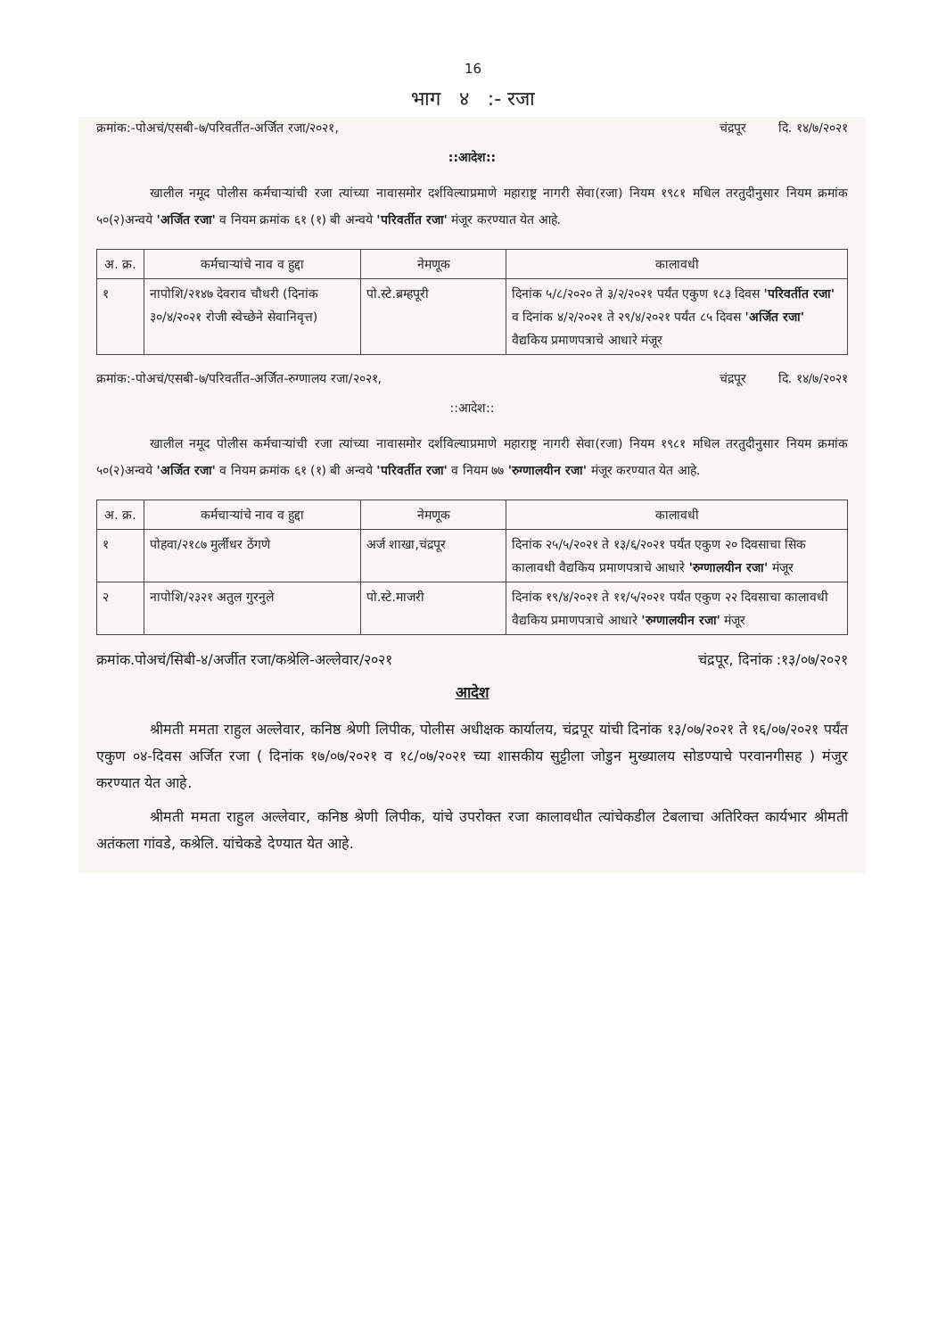16
भाग ४ :- रजा
क्रमांक:-पोअचं/एसबी-७/परिवर्तीत-अर्जित रजा/२०२१, चंद्रपूर दि. १४/७/२०२१
::आदेश::
खालील नमूद पोलीस कर्मचाऱ्यांची रजा त्यांच्या नावासमोर दर्शविल्याप्रमाणे महाराष्ट्र नागरी सेवा(रजा) नियम १९८१ मधिल तरतुदीनुसार नियम क्रमांक ५०(२)अन्वये 'अर्जित रजा' व नियम क्रमांक ६१ (१) बी अन्वये 'परिवर्तीत रजा' मंजूर करण्यात येत आहे.
| अ. क्र. | कर्मचाऱ्यांचे नाव व हुद्दा | नेमणूक | कालावधी |
| --- | --- | --- | --- |
| १ | नापोशि/२१४७ देवराव चौधरी (दिनांक ३०/४/२०२१ रोजी स्वेच्छेने सेवानिवृत्त) | पो.स्टे.ब्रम्हपूरी | दिनांक ५/८/२०२० ते ३/२/२०२१ पर्यंत एकुण १८३ दिवस 'परिवर्तीत रजा' व दिनांक ४/२/२०२१ ते २९/४/२०२१ पर्यंत ८५ दिवस 'अर्जित रजा' वैद्यकिय प्रमाणपत्राचे आधारे मंजूर |
क्रमांक:-पोअचं/एसबी-७/परिवर्तीत-अर्जित-रुग्णालय रजा/२०२१, चंद्रपूर दि. १४/७/२०२१
::आदेश::
खालील नमूद पोलीस कर्मचाऱ्यांची रजा त्यांच्या नावासमोर दर्शविल्याप्रमाणे महाराष्ट्र नागरी सेवा(रजा) नियम १९८१ मधिल तरतुदीनुसार नियम क्रमांक ५०(२)अन्वये 'अर्जित रजा' व नियम क्रमांक ६१ (१) बी अन्वये 'परिवर्तीत रजा' व नियम ७७ 'रुग्णालयीन रजा' मंजूर करण्यात येत आहे.
| अ. क्र. | कर्मचाऱ्यांचे नाव व हुद्दा | नेमणूक | कालावधी |
| --- | --- | --- | --- |
| १ | पोहवा/२१८७ मुर्लीधर ठेंगणे | अर्ज शाखा,चंद्रपूर | दिनांक २५/५/२०२१ ते १३/६/२०२१ पर्यंत एकुण २० दिवसाचा सिक कालावधी वैद्यकिय प्रमाणपत्राचे आधारे 'रुग्णालयीन रजा' मंजूर |
| २ | नापोशि/२३२१ अतुल गुरनुले | पो.स्टे.माजरी | दिनांक १९/४/२०२१ ते ११/५/२०२१ पर्यंत एकुण २२ दिवसाचा कालावधी वैद्यकिय प्रमाणपत्राचे आधारे 'रुग्णालयीन रजा' मंजूर |
क्रमांक.पोअचं/सिबी-४/अर्जीत रजा/कश्रेलि-अल्लेवार/२०२१ चंद्रपूर, दिनांक :१३/०७/२०२१
आदेश
श्रीमती ममता राहुल अल्लेवार, कनिष्ठ श्रेणी लिपीक, पोलीस अधीक्षक कार्यालय, चंद्रपूर यांची दिनांक १३/०७/२०२१ ते १६/०७/२०२१ पर्यंत एकुण ०४-दिवस अर्जित रजा ( दिनांक १७/०७/२०२१ व १८/०७/२०२१ च्या शासकीय सुट्टीला जोडुन मुख्यालय सोडण्याचे परवानगीसह ) मंजुर करण्यात येत आहे.
श्रीमती ममता राहुल अल्लेवार, कनिष्ठ श्रेणी लिपीक, यांचे उपरोक्त रजा कालावधीत त्यांचेकडील टेबलाचा अतिरिक्त कार्यभार श्रीमती अतंकला गांवडे, कश्रेलि. यांचेकडे देण्यात येत आहे.